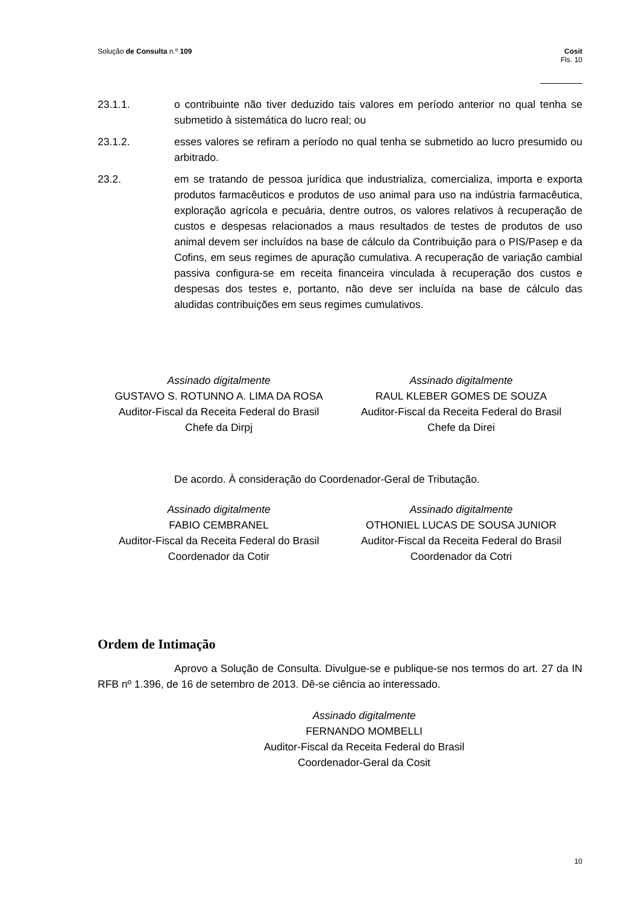Solução de Consulta n.º 109 Cosit
Fls. 10
23.1.1. o contribuinte não tiver deduzido tais valores em período anterior no qual tenha se submetido à sistemática do lucro real; ou
23.1.2. esses valores se refiram a período no qual tenha se submetido ao lucro presumido ou arbitrado.
23.2. em se tratando de pessoa jurídica que industrializa, comercializa, importa e exporta produtos farmacêuticos e produtos de uso animal para uso na indústria farmacêutica, exploração agrícola e pecuária, dentre outros, os valores relativos à recuperação de custos e despesas relacionados a maus resultados de testes de produtos de uso animal devem ser incluídos na base de cálculo da Contribuição para o PIS/Pasep e da Cofins, em seus regimes de apuração cumulativa. A recuperação de variação cambial passiva configura-se em receita financeira vinculada à recuperação dos custos e despesas dos testes e, portanto, não deve ser incluída na base de cálculo das aludidas contribuições em seus regimes cumulativos.
Assinado digitalmente
GUSTAVO S. ROTUNNO A. LIMA DA ROSA
Auditor-Fiscal da Receita Federal do Brasil
Chefe da Dirpj
Assinado digitalmente
RAUL KLEBER GOMES DE SOUZA
Auditor-Fiscal da Receita Federal do Brasil
Chefe da Direi
De acordo. À consideração do Coordenador-Geral de Tributação.
Assinado digitalmente
FABIO CEMBRANEL
Auditor-Fiscal da Receita Federal do Brasil
Coordenador da Cotir
Assinado digitalmente
OTHONIEL LUCAS DE SOUSA JUNIOR
Auditor-Fiscal da Receita Federal do Brasil
Coordenador da Cotri
Ordem de Intimação
Aprovo a Solução de Consulta. Divulgue-se e publique-se nos termos do art. 27 da IN RFB nº 1.396, de 16 de setembro de 2013. Dê-se ciência ao interessado.
Assinado digitalmente
FERNANDO MOMBELLI
Auditor-Fiscal da Receita Federal do Brasil
Coordenador-Geral da Cosit
10